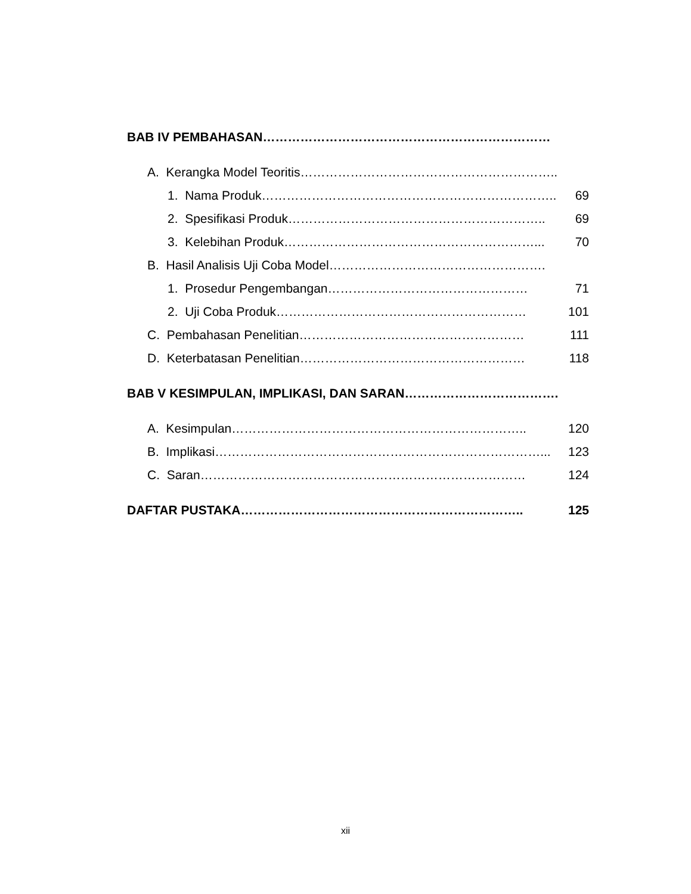BAB IV PEMBAHASAN ……………………………………………………………
A. Kerangka Model Teoritis ……………………………………………………..
1. Nama Produk …………………………………………………………….. 69
2. Spesifikasi Produk …………………………………………………….. 69
3. Kelebihan Produk ……………………………………………………... 70
B. Hasil Analisis Uji Coba Model …………………………………………….
1. Prosedur Pengembangan ………………………………………… 71
2. Uji Coba Produk …………………………………………………… 101
C. Pembahasan Penelitian ……………………………………………… 111
D. Keterbatasan Penelitian ……………………………………………… 118
BAB V KESIMPULAN, IMPLIKASI, DAN SARAN ……………………………….
A. Kesimpulan …………………………………………………………….. 120
B. Implikasi ……………………………………………………………………... 123
C. Saran …………………………………………………………………… 124
DAFTAR PUSTAKA ………………………………………………………….. 125
xii